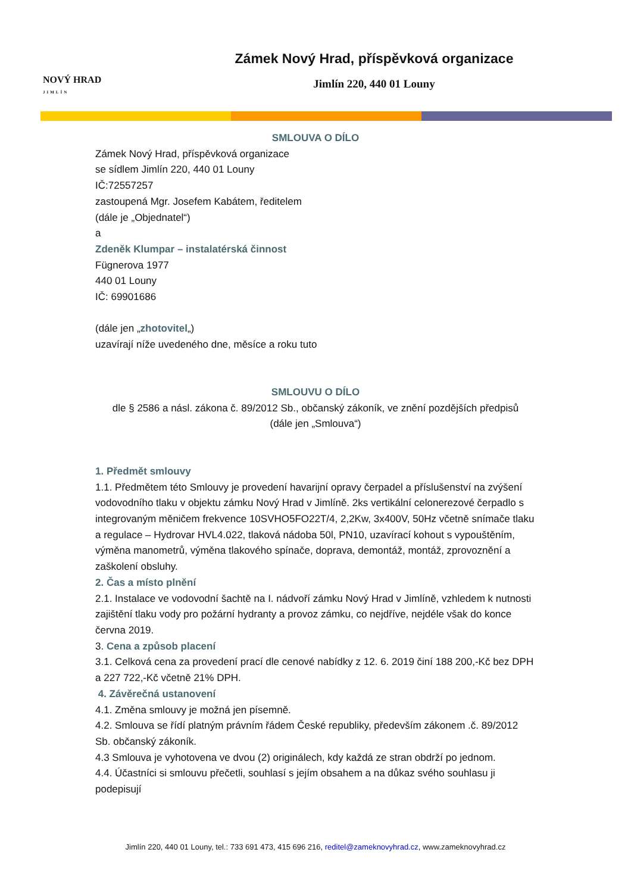NOVÝ HRAD
JIMLÍN
Zámek Nový Hrad, příspěvková organizace
Jimlín 220, 440 01 Louny
SMLOUVA O DÍLO
Zámek Nový Hrad, příspěvková organizace
se sídlem Jimlín 220, 440 01 Louny
IČ:72557257
zastoupená Mgr. Josefem Kabátem, ředitelem
(dále je „Objednatel“)
a
Zdeněk Klumpar – instalatérská činnost
Fügnerova 1977
440 01 Louny
IČ: 69901686
(dále jen „zhotovitel„)
uzavírají níže uvedeného dne, měsíce a roku tuto
SMLOUVU O DÍLO
dle § 2586 a násl. zákona č. 89/2012 Sb., občanský zákoník, ve znění pozdějších předpisů
(dále jen „Smlouva“)
1. Předmět smlouvy
1.1. Předmětem této Smlouvy je provedení havarijní opravy čerpadel a příslušenství na zvýšení vodovodního tlaku v objektu zámku Nový Hrad v Jimlíně. 2ks vertikální celonerezové čerpadlo s integrovaným měničem frekvence 10SVHO5FO22T/4, 2,2Kw, 3x400V, 50Hz včetně snímače tlaku a regulace – Hydrovar HVL4.022, tlaková nádoba 50l, PN10, uzavírací kohout s vypouštěním, výměna manometrů, výměna tlakového spínače, doprava, demontáž, montáž, zprovoznění a zaškolení obsluhy.
2. Čas a místo plnění
2.1. Instalace ve vodovodní šachtě na I. nádvoří zámku Nový Hrad v Jimlíně, vzhledem k nutnosti zajištění tlaku vody pro požární hydranty a provoz zámku, co nejdříve, nejdéle však do konce června 2019.
3. Cena a způsob placení
3.1. Celková cena za provedení prací dle cenové nabídky z 12. 6. 2019 činí 188 200,-Kč bez DPH a 227 722,-Kč včetně 21% DPH.
4. Závěrečná ustanovení
4.1. Změna smlouvy je možná jen písemně.
4.2. Smlouva se řídí platným právním řádem České republiky, především zákonem .č. 89/2012 Sb. občanský zákoník.
4.3 Smlouva je vyhotovena ve dvou (2) originálech, kdy každá ze stran obdrží po jednom.
4.4. Účastníci si smlouvu přečetli, souhlasí s jejím obsahem a na důkaz svého souhlasu ji podepisují
Jimlín 220, 440 01 Louny, tel.: 733 691 473, 415 696 216, reditel@zameknovyhrad.cz, www.zameknovyhrad.cz